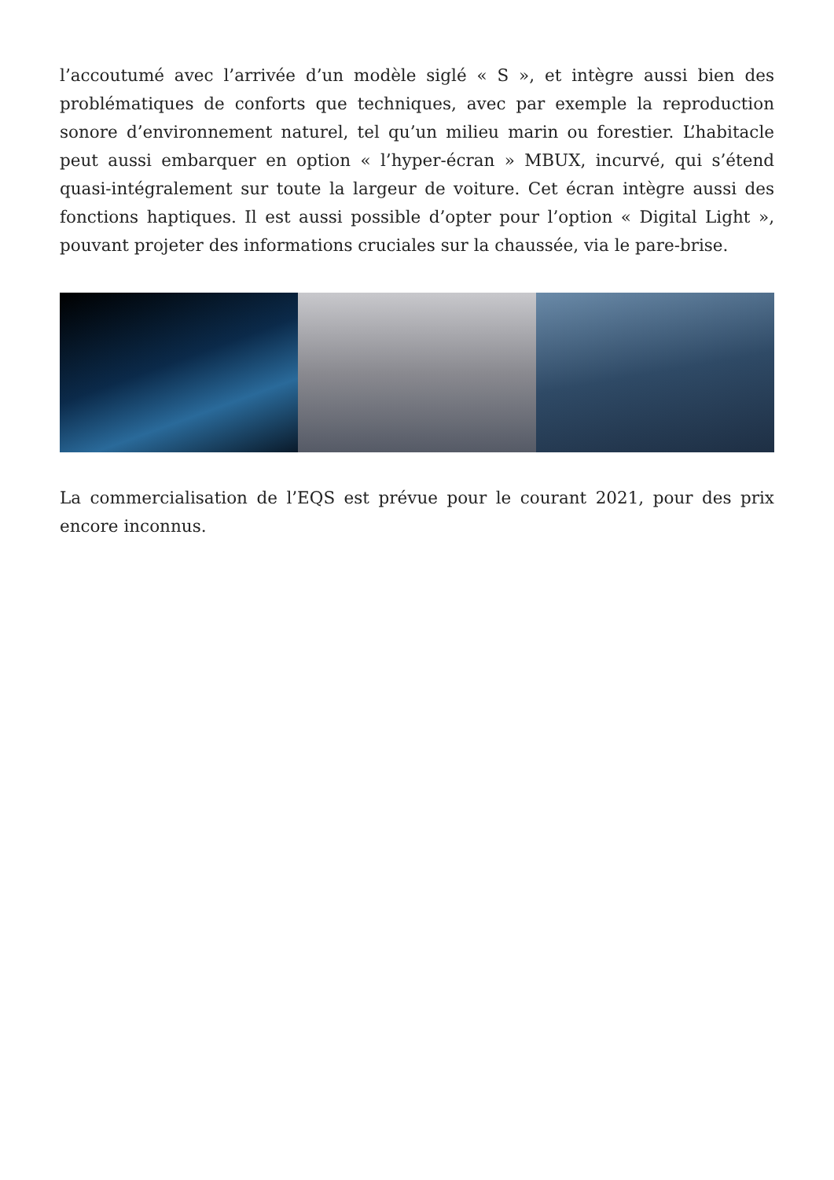l’accoutumé avec l’arrivée d’un modèle siglé « S », et intègre aussi bien des problématiques de conforts que techniques, avec par exemple la reproduction sonore d’environnement naturel, tel qu’un milieu marin ou forestier. L’habitacle peut aussi embarquer en option « l’hyper-écran » MBUX, incurvé, qui s’étend quasi-intégralement sur toute la largeur de voiture. Cet écran intègre aussi des fonctions haptiques. Il est aussi possible d’opter pour l’option « Digital Light », pouvant projeter des informations cruciales sur la chaussée, via le pare-brise.
La commercialisation de l’EQS est prévue pour le courant 2021, pour des prix encore inconnus.